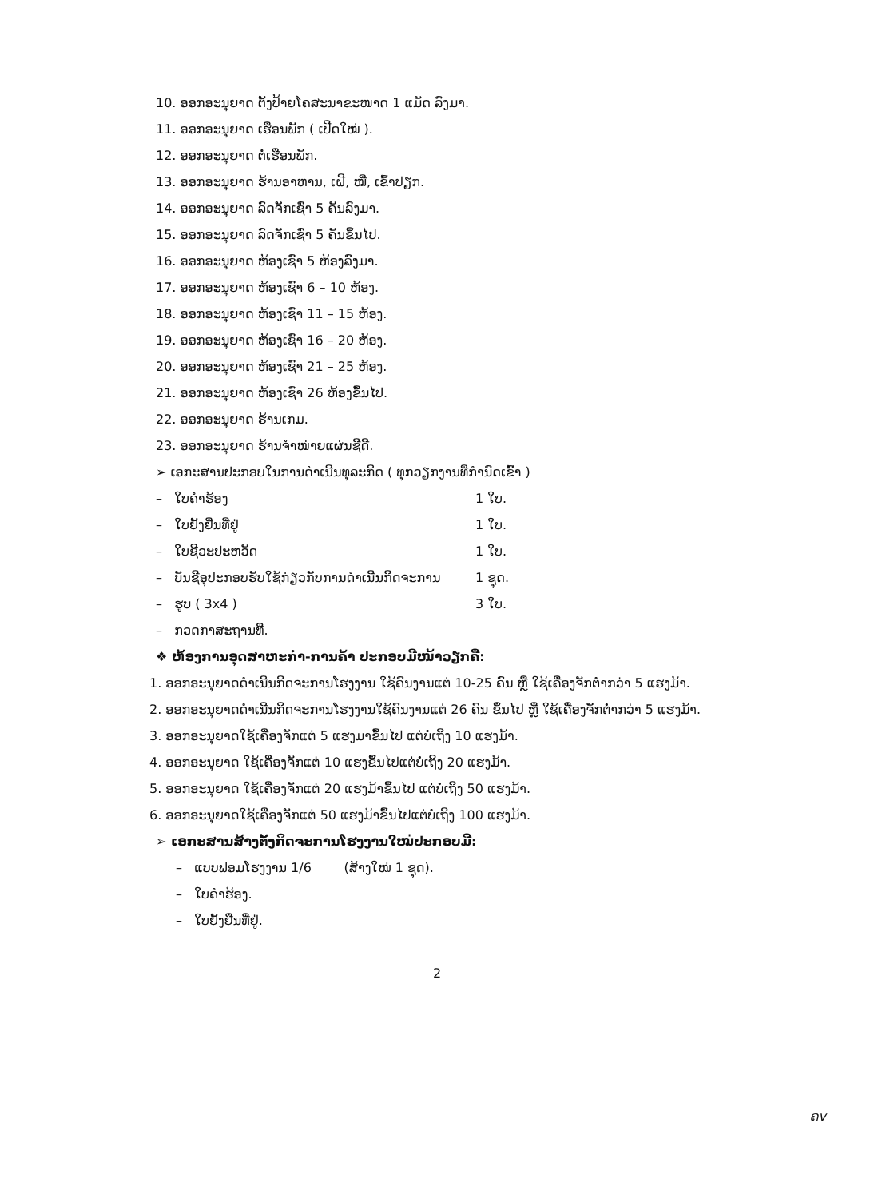10. ອອກອະນຸຍາດ ຕັ້ງປ້າຍໂຄສະນາຂະໜາດ 1 ແມັດ ລົງມາ.
11. ອອກອະນຸຍາດ ເຮືອນພັກ ( ເປີດໃໝ່ ).
12. ອອກອະນຸຍາດ ຕໍ່ເຮືອນພັກ.
13. ອອກອະນຸຍາດ ຮ້ານອາຫານ, ເຝີ, ໝີ່, ເຂົ້າປຽກ.
14. ອອກອະນຸຍາດ ລົດຈັກເຊົ່າ 5 ຄັນລົງມາ.
15. ອອກອະນຸຍາດ ລົດຈັກເຊົ່າ 5 ຄັນຂຶ້ນໄປ.
16. ອອກອະນຸຍາດ ຫ້ອງເຊົ່າ 5 ຫ້ອງລົງມາ.
17. ອອກອະນຸຍາດ ຫ້ອງເຊົ່າ 6 – 10 ຫ້ອງ.
18. ອອກອະນຸຍາດ ຫ້ອງເຊົ່າ 11 – 15 ຫ້ອງ.
19. ອອກອະນຸຍາດ ຫ້ອງເຊົ່າ 16 – 20 ຫ້ອງ.
20. ອອກອະນຸຍາດ ຫ້ອງເຊົ່າ 21 – 25 ຫ້ອງ.
21. ອອກອະນຸຍາດ ຫ້ອງເຊົ່າ 26 ຫ້ອງຂຶ້ນໄປ.
22. ອອກອະນຸຍາດ ຮ້ານເກມ.
23. ອອກອະນຸຍາດ ຮ້ານຈຳໜ່າຍແຜ່ນຊີດີ.
➢ ເອກະສານປະກອບໃນການດຳເນີນທຸລະກິດ ( ທຸກວຽກງານທີ່ກຳນົດເຂົ້າ )
– ໃບຄຳຮ້ອງ 1 ໃບ.
– ໃບຢັ້ງຢືນທີ່ຢູ່ 1 ໃບ.
– ໃບຊີວະປະຫວັດ 1 ໃບ.
– ບັນຊີອຸປະກອບຮັບໃຊ້ກ່ຽວກັບການດຳເນີນກິດຈະການ 1 ຊຸດ.
– ຮູບ ( 3x4 ) 3 ໃບ.
– ກວດກາສະຖານທີ່.
❖ ຫ້ອງການອຸດສາຫະກຳ-ການຄ້າ ປະກອບມີໜ້າວຽກຄື:
1. ອອກອະນຸຍາດດຳເນີນກິດຈະການໂຮງງານ ໃຊ້ຄົນງານແຕ່ 10-25 ຄົນ ຫຼື ໃຊ້ເຄື່ອງຈັກຕ່ຳກວ່າ 5 ແຮງມ້າ.
2. ອອກອະນຸຍາດດຳເນີນກິດຈະການໂຮງງານໃຊ້ຄົນງານແຕ່ 26 ຄົນ ຂຶ້ນໄປ ຫຼື ໃຊ້ເຄື່ອງຈັກຕ່ຳກວ່າ 5 ແຮງມ້າ.
3. ອອກອະນຸຍາດໃຊ້ເຄື່ອງຈັກແຕ່ 5 ແຮງມາຂຶ້ນໄປ ແຕ່ບໍ່ເຖິງ 10 ແຮງມ້າ.
4. ອອກອະນຸຍາດ ໃຊ້ເຄື່ອງຈັກແຕ່ 10 ແຮງຂຶ້ນໄປແຕ່ບໍ່ເຖິງ 20 ແຮງມ້າ.
5. ອອກອະນຸຍາດ ໃຊ້ເຄື່ອງຈັກແຕ່ 20 ແຮງມ້າຂຶ້ນໄປ ແຕ່ບໍ່ເຖິງ 50 ແຮງມ້າ.
6. ອອກອະນຸຍາດໃຊ້ເຄື່ອງຈັກແຕ່ 50 ແຮງມ້າຂຶ້ນໄປແຕ່ບໍ່ເຖິງ 100 ແຮງມ້າ.
➢ ເອກະສານສ້າງຕັ້ງກິດຈະການໂຮງງານໃໝ່ປະກອບມີ:
– ແບບຟອມໂຮງງານ 1/6 (ສ້າງໃໝ່ 1 ຊຸດ).
– ໃບຄຳຮ້ອງ.
– ໃບຢັ້ງຢືນທີ່ຢູ່.
2
ຄv